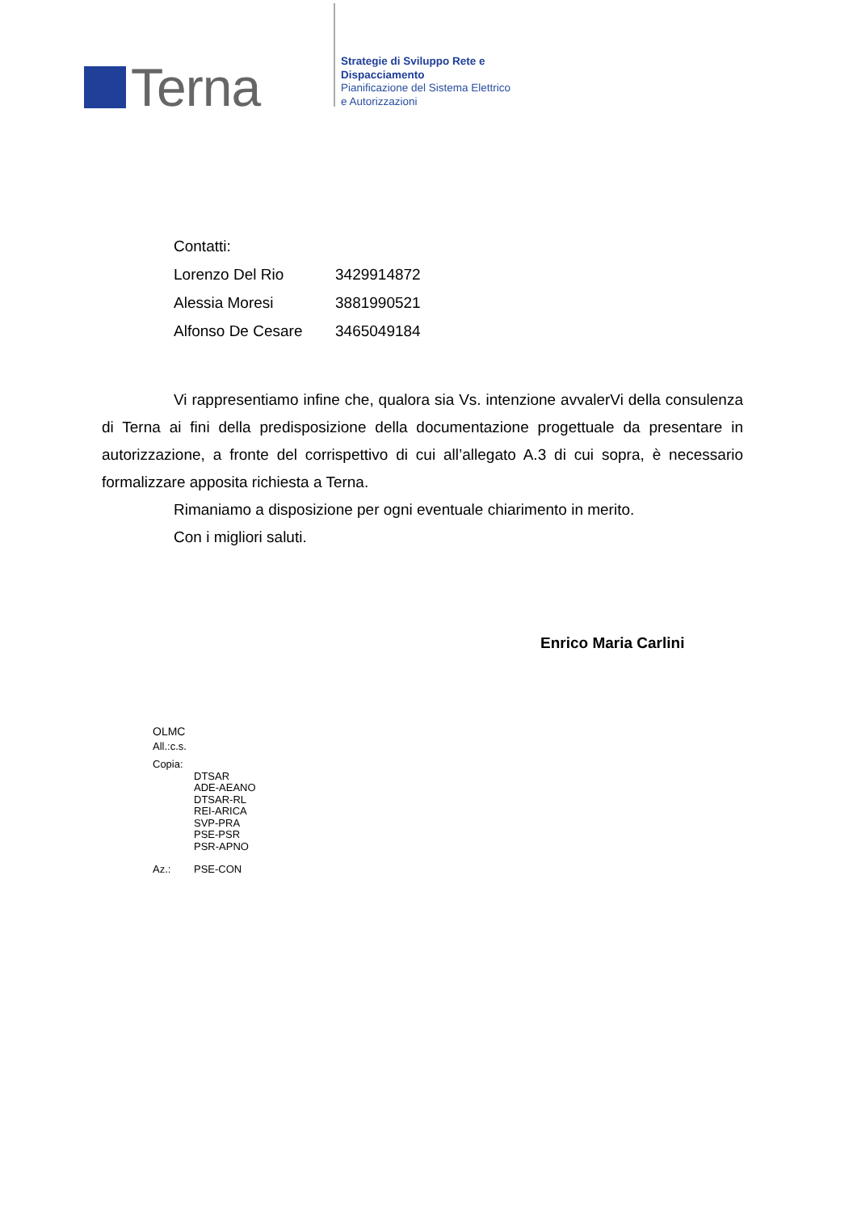Terna
Strategie di Sviluppo Rete e
Dispacciamento
Pianificazione del Sistema Elettrico
e Autorizzazioni
| Contatti: | |
| Lorenzo Del Rio | 3429914872 |
| Alessia Moresi | 3881990521 |
| Alfonso De Cesare | 3465049184 |
Vi rappresentiamo infine che, qualora sia Vs. intenzione avvalerVi della consulenza di Terna ai fini della predisposizione della documentazione progettuale da presentare in autorizzazione, a fronte del corrispettivo di cui all’allegato A.3 di cui sopra, è necessario formalizzare apposita richiesta a Terna.
Rimaniamo a disposizione per ogni eventuale chiarimento in merito.
Con i migliori saluti.
Enrico Maria Carlini
OLMC
All.:c.s.
Copia:
DTSAR
ADE-AEANO
DTSAR-RL
REI-ARICA
SVP-PRA
PSE-PSR
PSR-APNO
Az.: PSE-CON